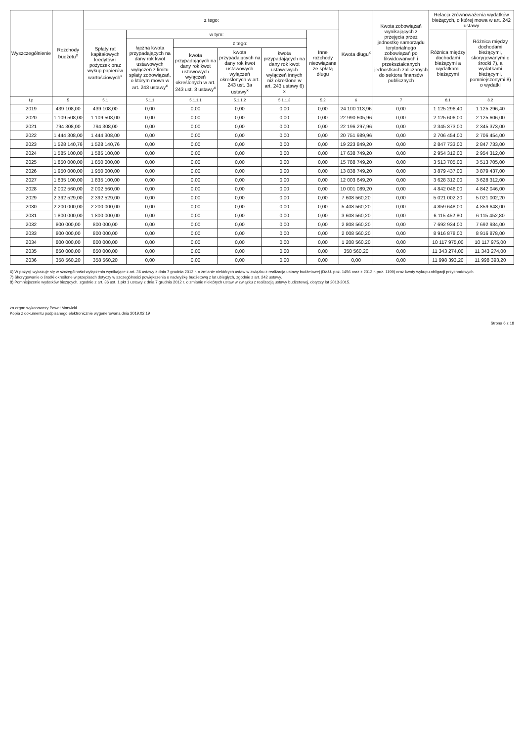| Wyszczególnienie | Rozchody budżetu<sup>x</sup> | z tego: | | | | | | Kwota długu<sup>x</sup> | Kwota zobowiązań wynikających z przejęcia przez jednostkę samorządu terytorialnego zobowiązań po likwidowanych i przekształcanych jednostkach zaliczanych do sektora finansów publicznych | Relacja zrównoważenia wydatków bieżących, o której mowa w art. 242 ustawy | |
| --- | --- | --- | --- | --- | --- | --- | --- | --- | --- | --- | --- |
| | | Spłaty rat kapitałowych kredytów i pożyczek oraz wykup papierów wartościowych<sup>x</sup> | w tym: | | | | Inne rozchody niezwiązane ze spłatą długu | | | Różnica między dochodami bieżącymi a wydatkami bieżącymi | Różnica między dochodami bieżącymi, skorygowanymi o środki 7), a wydatkami bieżącymi, pomniejszonymi 8) o wydatki |
| | | | łączna kwota przypadających na dany rok kwot ustawowych wyłączeń z limitu spłaty zobowiązań, o którym mowa w art. 243 ustawy<sup>x</sup> | z tego: | | | | | | | |
| | | | | kwota przypadających na dany rok kwot ustawowych wyłączeń określonych w art. 243 ust. 3 ustawy<sup>x</sup> | kwota przypadających na dany rok kwot ustawowych wyłączeń określonych w art. 243 ust. 3a ustawy<sup>x</sup> | kwota przypadających na dany rok kwot ustawowych wyłączeń innych niż określone w art. 243 ustawy 6) x | | | | | |
| Lp | 5 | 5.1 | 5.1.1 | 5.1.1.1 | 5.1.1.2 | 5.1.1.3 | 5.2 | 6 | 7 | 8.1 | 8.2 |
| 2019 | 439 108,00 | 439 108,00 | 0,00 | 0,00 | 0,00 | 0,00 | 0,00 | 24 100 113,96 | 0,00 | 1 125 296,40 | 1 125 296,40 |
| 2020 | 1 109 508,00 | 1 109 508,00 | 0,00 | 0,00 | 0,00 | 0,00 | 0,00 | 22 990 605,96 | 0,00 | 2 125 606,00 | 2 125 606,00 |
| 2021 | 794 308,00 | 794 308,00 | 0,00 | 0,00 | 0,00 | 0,00 | 0,00 | 22 196 297,96 | 0,00 | 2 345 373,00 | 2 345 373,00 |
| 2022 | 1 444 308,00 | 1 444 308,00 | 0,00 | 0,00 | 0,00 | 0,00 | 0,00 | 20 751 989,96 | 0,00 | 2 706 454,00 | 2 706 454,00 |
| 2023 | 1 528 140,76 | 1 528 140,76 | 0,00 | 0,00 | 0,00 | 0,00 | 0,00 | 19 223 849,20 | 0,00 | 2 847 733,00 | 2 847 733,00 |
| 2024 | 1 585 100,00 | 1 585 100,00 | 0,00 | 0,00 | 0,00 | 0,00 | 0,00 | 17 638 749,20 | 0,00 | 2 954 312,00 | 2 954 312,00 |
| 2025 | 1 850 000,00 | 1 850 000,00 | 0,00 | 0,00 | 0,00 | 0,00 | 0,00 | 15 788 749,20 | 0,00 | 3 513 705,00 | 3 513 705,00 |
| 2026 | 1 950 000,00 | 1 950 000,00 | 0,00 | 0,00 | 0,00 | 0,00 | 0,00 | 13 838 749,20 | 0,00 | 3 879 437,00 | 3 879 437,00 |
| 2027 | 1 835 100,00 | 1 835 100,00 | 0,00 | 0,00 | 0,00 | 0,00 | 0,00 | 12 003 649,20 | 0,00 | 3 628 312,00 | 3 628 312,00 |
| 2028 | 2 002 560,00 | 2 002 560,00 | 0,00 | 0,00 | 0,00 | 0,00 | 0,00 | 10 001 089,20 | 0,00 | 4 842 046,00 | 4 842 046,00 |
| 2029 | 2 392 529,00 | 2 392 529,00 | 0,00 | 0,00 | 0,00 | 0,00 | 0,00 | 7 608 560,20 | 0,00 | 5 021 002,20 | 5 021 002,20 |
| 2030 | 2 200 000,00 | 2 200 000,00 | 0,00 | 0,00 | 0,00 | 0,00 | 0,00 | 5 408 560,20 | 0,00 | 4 859 648,00 | 4 859 648,00 |
| 2031 | 1 800 000,00 | 1 800 000,00 | 0,00 | 0,00 | 0,00 | 0,00 | 0,00 | 3 608 560,20 | 0,00 | 6 115 452,80 | 6 115 452,80 |
| 2032 | 800 000,00 | 800 000,00 | 0,00 | 0,00 | 0,00 | 0,00 | 0,00 | 2 808 560,20 | 0,00 | 7 692 934,00 | 7 692 934,00 |
| 2033 | 800 000,00 | 800 000,00 | 0,00 | 0,00 | 0,00 | 0,00 | 0,00 | 2 008 560,20 | 0,00 | 8 916 878,00 | 8 916 878,00 |
| 2034 | 800 000,00 | 800 000,00 | 0,00 | 0,00 | 0,00 | 0,00 | 0,00 | 1 208 560,20 | 0,00 | 10 117 975,00 | 10 117 975,00 |
| 2035 | 850 000,00 | 850 000,00 | 0,00 | 0,00 | 0,00 | 0,00 | 0,00 | 358 560,20 | 0,00 | 11 343 274,00 | 11 343 274,00 |
| 2036 | 358 560,20 | 358 560,20 | 0,00 | 0,00 | 0,00 | 0,00 | 0,00 | 0,00 | 0,00 | 11 998 393,20 | 11 998 393,20 |
6) W pozycji wykazuje się w szczególności wyłączenia wynikające z art. 36 ustawy z dnia 7 grudnia 2012 r. o zmianie niektórych ustaw w związku z realizacją ustawy budżetowej (Dz.U. poz. 1456 oraz z 2013 r. poz. 1199) oraz kwoty wykupu obligacji przychodowych.
7) Skorygowanie o środki określone w przepisach dotyczy w szczególności powiększenia o nadwyżkę budżetową z lat ubiegłych, zgodnie z art. 242 ustawy.
8) Pomniejszenie wydatków bieżących, zgodnie z art. 36 ust. 1 pkt 1 ustawy z dnia 7 grudnia 2012 r. o zmianie niektórych ustaw w związku z realizacją ustawy budżetowej, dotyczy lat 2013-2015.
za organ wykonawczy Paweł Marwicki
Kopia z dokumentu podpisanego elektronicznie wygenerowana dnia 2019.02.19
Strona 6 z 18